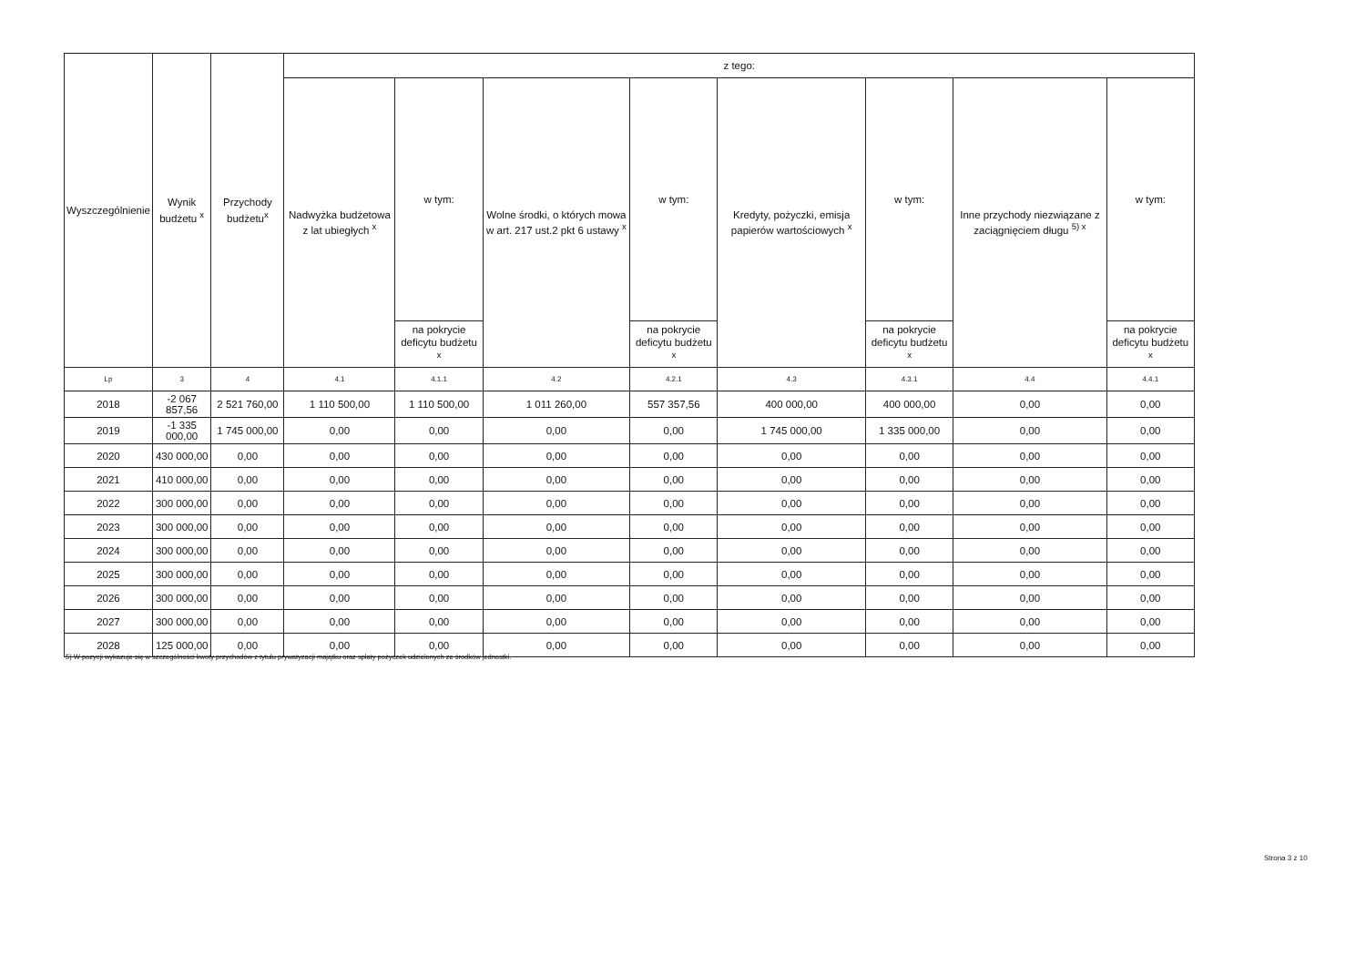| Wyszczególnienie | Wynik budżetu <sup>x</sup> | Przychody budżetu<sup>x</sup> | z tego: | | | | | | | |
| --- | --- | --- | --- | --- | --- | --- | --- | --- | --- | --- |
| | | | Nadwyżka budżetowa z lat ubiegłych <sup>x</sup> | w tym: | Wolne środki, o których mowa w art. 217 ust.2 pkt 6 ustawy <sup>x</sup> | w tym: | Kredyty, pożyczki, emisja papierów wartościowych <sup>x</sup> | w tym: | Inne przychody niezwiązane z zaciągnięciem długu <sup>5) x</sup> | w tym: |
| | | | | na pokrycie deficytu budżetu <sup>x</sup> | | na pokrycie deficytu budżetu <sup>x</sup> | | na pokrycie deficytu budżetu <sup>x</sup> | | na pokrycie deficytu budżetu <sup>x</sup> |
| Lp | 3 | 4 | 4.1 | 4.1.1 | 4.2 | 4.2.1 | 4.3 | 4.3.1 | 4.4 | 4.4.1 |
| 2018 | -2 067 857,56 | 2 521 760,00 | 1 110 500,00 | 1 110 500,00 | 1 011 260,00 | 557 357,56 | 400 000,00 | 400 000,00 | 0,00 | 0,00 |
| 2019 | -1 335 000,00 | 1 745 000,00 | 0,00 | 0,00 | 0,00 | 0,00 | 1 745 000,00 | 1 335 000,00 | 0,00 | 0,00 |
| 2020 | 430 000,00 | 0,00 | 0,00 | 0,00 | 0,00 | 0,00 | 0,00 | 0,00 | 0,00 | 0,00 |
| 2021 | 410 000,00 | 0,00 | 0,00 | 0,00 | 0,00 | 0,00 | 0,00 | 0,00 | 0,00 | 0,00 |
| 2022 | 300 000,00 | 0,00 | 0,00 | 0,00 | 0,00 | 0,00 | 0,00 | 0,00 | 0,00 | 0,00 |
| 2023 | 300 000,00 | 0,00 | 0,00 | 0,00 | 0,00 | 0,00 | 0,00 | 0,00 | 0,00 | 0,00 |
| 2024 | 300 000,00 | 0,00 | 0,00 | 0,00 | 0,00 | 0,00 | 0,00 | 0,00 | 0,00 | 0,00 |
| 2025 | 300 000,00 | 0,00 | 0,00 | 0,00 | 0,00 | 0,00 | 0,00 | 0,00 | 0,00 | 0,00 |
| 2026 | 300 000,00 | 0,00 | 0,00 | 0,00 | 0,00 | 0,00 | 0,00 | 0,00 | 0,00 | 0,00 |
| 2027 | 300 000,00 | 0,00 | 0,00 | 0,00 | 0,00 | 0,00 | 0,00 | 0,00 | 0,00 | 0,00 |
| 2028 | 125 000,00 | 0,00 | 0,00 | 0,00 | 0,00 | 0,00 | 0,00 | 0,00 | 0,00 | 0,00 |
5) W pozycji wykazuje się w szczególności kwoty przychodów z tytułu prywatyzacji majątku oraz spłaty pożyczek udzielonych ze środków jednostki.
Strona 3 z 10